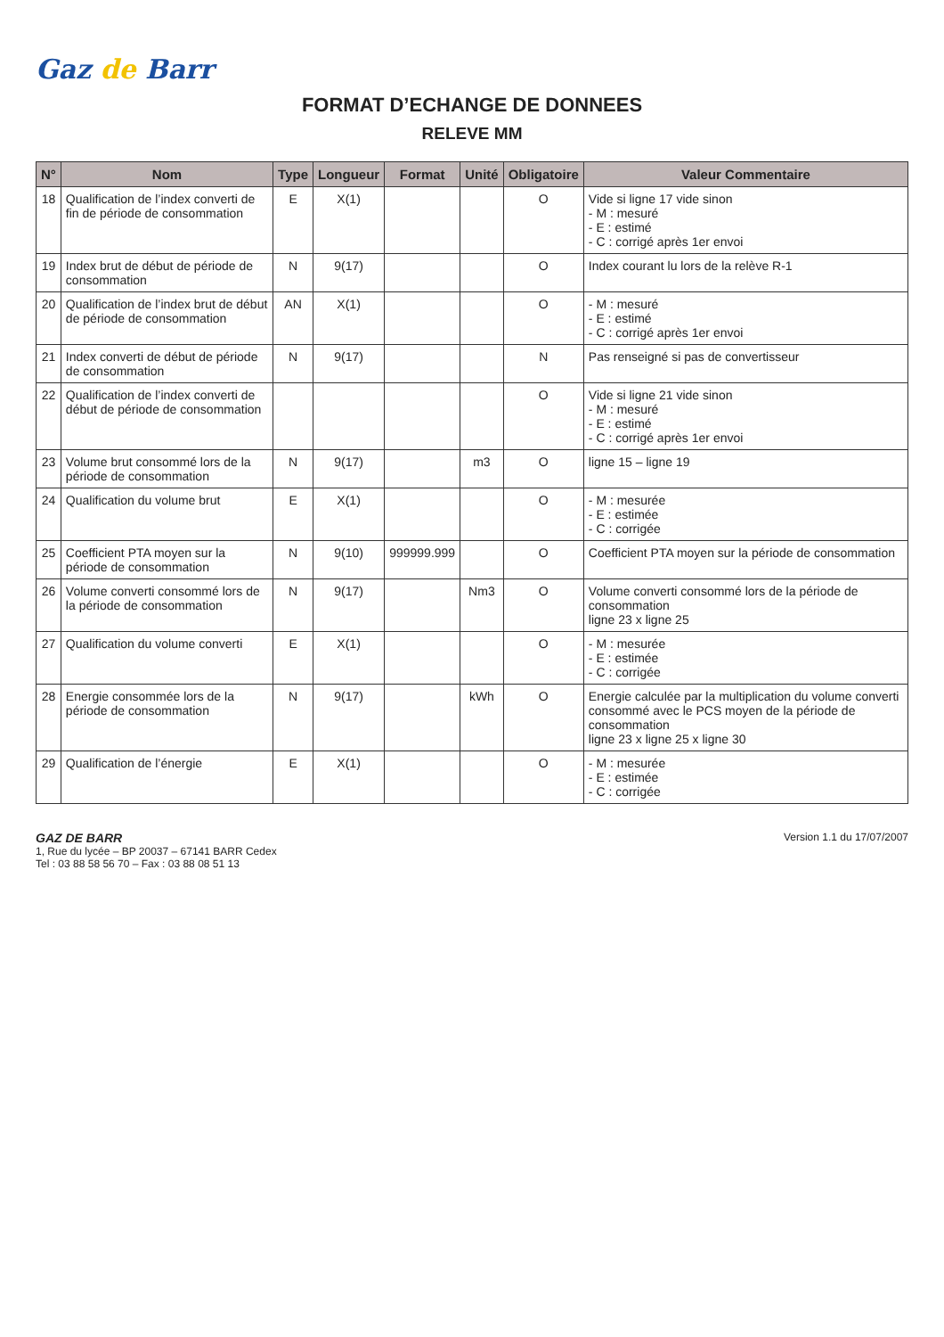Gaz de Barr
FORMAT D’ECHANGE DE DONNEES
RELEVE MM
| N° | Nom | Type | Longueur | Format | Unité | Obligatoire | Valeur Commentaire |
| --- | --- | --- | --- | --- | --- | --- | --- |
| 18 | Qualification de l’index converti de fin de période de consommation | E | X(1) | | | O | Vide si ligne 17 vide sinon - M : mesuré - E : estimé - C : corrigé après 1er envoi |
| 19 | Index brut de début de période de consommation | N | 9(17) | | | O | Index courant lu lors de la relève R-1 |
| 20 | Qualification de l’index brut de début de période de consommation | AN | X(1) | | | O | - M : mesuré - E : estimé - C : corrigé après 1er envoi |
| 21 | Index converti de début de période de consommation | N | 9(17) | | | N | Pas renseigné si pas de convertisseur |
| 22 | Qualification de l’index converti de début de période de consommation | | | | | O | Vide si ligne 21 vide sinon - M : mesuré - E : estimé - C : corrigé après 1er envoi |
| 23 | Volume brut consommé lors de la période de consommation | N | 9(17) | | m3 | O | ligne 15 – ligne 19 |
| 24 | Qualification du volume brut | E | X(1) | | | O | - M : mesurée - E : estimée - C : corrigée |
| 25 | Coefficient PTA moyen sur la période de consommation | N | 9(10) | 999999.999 | | O | Coefficient PTA moyen sur la période de consommation |
| 26 | Volume converti consommé lors de la période de consommation | N | 9(17) | | Nm3 | O | Volume converti consommé lors de la période de consommation ligne 23 x ligne 25 |
| 27 | Qualification du volume converti | E | X(1) | | | O | - M : mesurée - E : estimée - C : corrigée |
| 28 | Energie consommée lors de la période de consommation | N | 9(17) | | kWh | O | Energie calculée par la multiplication du volume converti consommé avec le PCS moyen de la période de consommation ligne 23 x ligne 25 x ligne 30 |
| 29 | Qualification de l’énergie | E | X(1) | | | O | - M : mesurée - E : estimée - C : corrigée |
GAZ DE BARR
1, Rue du lycée – BP 20037 – 67141 BARR Cedex
Tel : 03 88 58 56 70 – Fax : 03 88 08 51 13
Version 1.1 du 17/07/2007